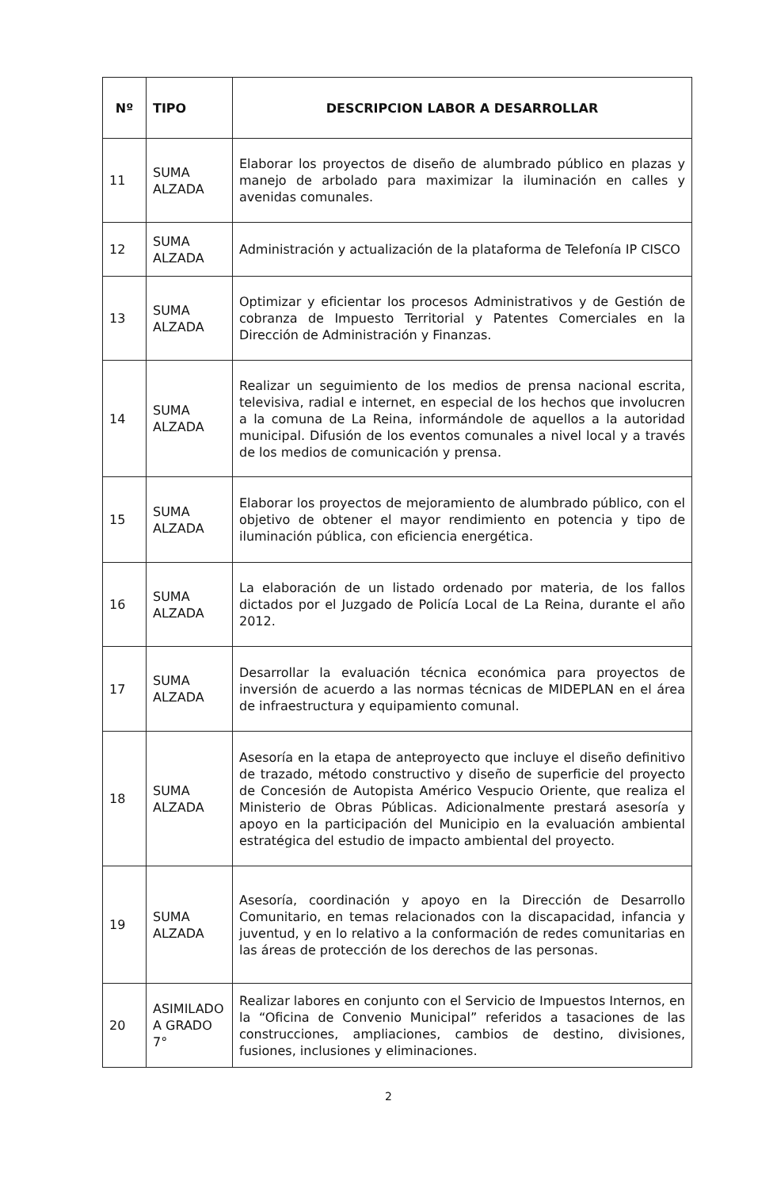| Nº | TIPO | DESCRIPCION LABOR A DESARROLLAR |
| --- | --- | --- |
| 11 | SUMA ALZADA | Elaborar los proyectos de diseño de alumbrado público en plazas y manejo de arbolado para maximizar la iluminación en calles y avenidas comunales. |
| 12 | SUMA ALZADA | Administración y actualización de la plataforma de Telefonía IP CISCO |
| 13 | SUMA ALZADA | Optimizar y eficientar los procesos Administrativos y de Gestión de cobranza de Impuesto Territorial y Patentes Comerciales en la Dirección de Administración y Finanzas. |
| 14 | SUMA ALZADA | Realizar un seguimiento de los medios de prensa nacional escrita, televisiva, radial e internet, en especial de los hechos que involucren a la comuna de La Reina, informándole de aquellos a la autoridad municipal. Difusión de los eventos comunales a nivel local y a través de los medios de comunicación y prensa. |
| 15 | SUMA ALZADA | Elaborar los proyectos de mejoramiento de alumbrado público, con el objetivo de obtener el mayor rendimiento en potencia y tipo de iluminación pública, con eficiencia energética. |
| 16 | SUMA ALZADA | La elaboración de un listado ordenado por materia, de los fallos dictados por el Juzgado de Policía Local de La Reina, durante el año 2012. |
| 17 | SUMA ALZADA | Desarrollar la evaluación técnica económica para proyectos de inversión de acuerdo a las normas técnicas de MIDEPLAN en el área de infraestructura y equipamiento comunal. |
| 18 | SUMA ALZADA | Asesoría en la etapa de anteproyecto que incluye el diseño definitivo de trazado, método constructivo y diseño de superficie del proyecto de Concesión de Autopista Américo Vespucio Oriente, que realiza el Ministerio de Obras Públicas. Adicionalmente prestará asesoría y apoyo en la participación del Municipio en la evaluación ambiental estratégica del estudio de impacto ambiental del proyecto. |
| 19 | SUMA ALZADA | Asesoría, coordinación y apoyo en la Dirección de Desarrollo Comunitario, en temas relacionados con la discapacidad, infancia y juventud, y en lo relativo a la conformación de redes comunitarias en las áreas de protección de los derechos de las personas. |
| 20 | ASIMILADO A GRADO 7° | Realizar labores en conjunto con el Servicio de Impuestos Internos, en la “Oficina de Convenio Municipal” referidos a tasaciones de las construcciones, ampliaciones, cambios de destino, divisiones, fusiones, inclusiones y eliminaciones. |
2